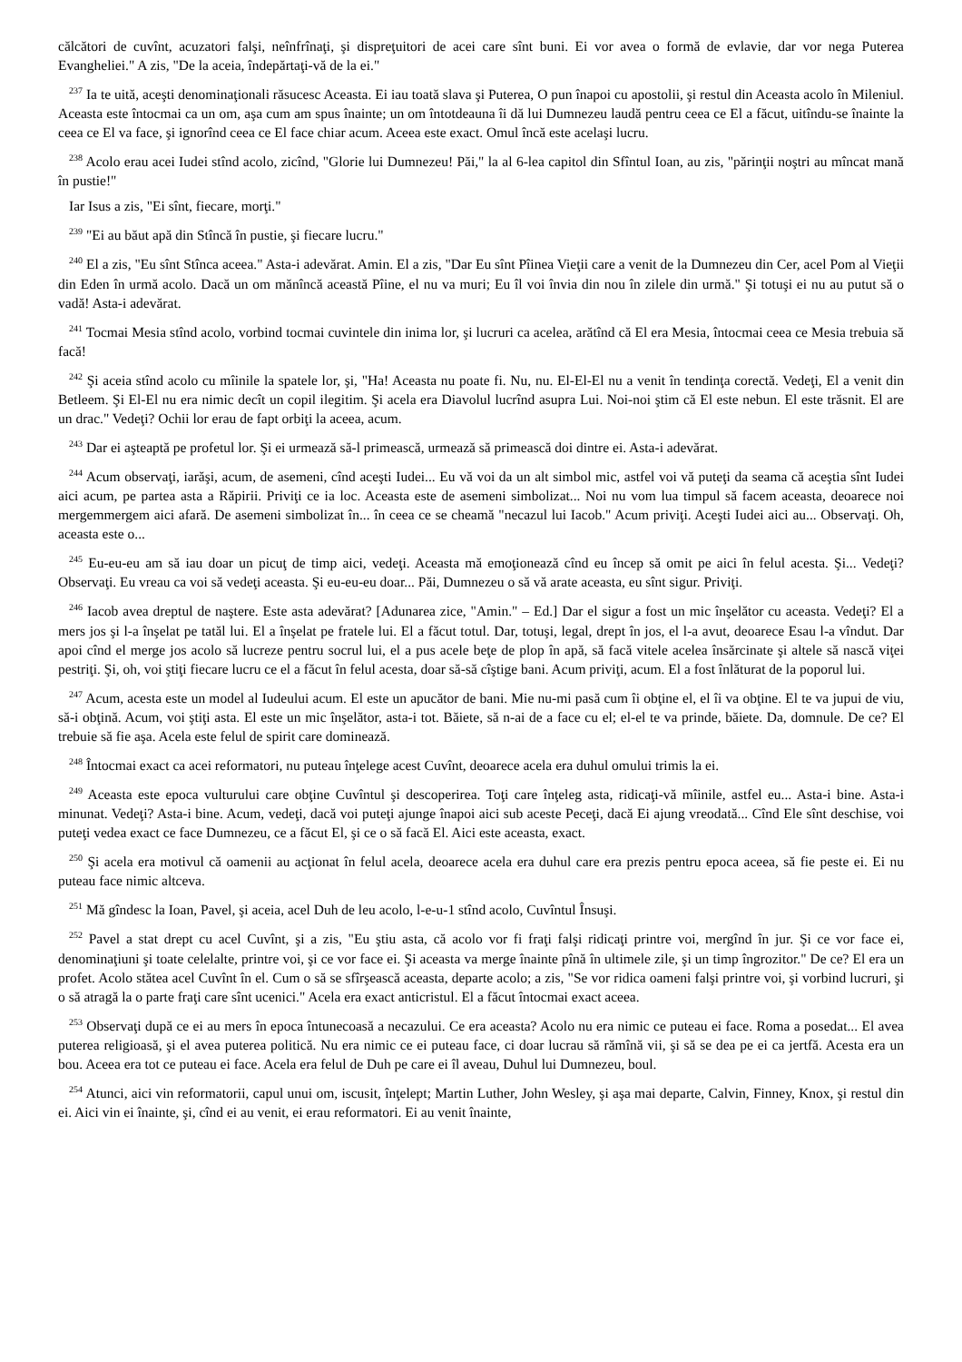călcători de cuvînt, acuzatori falşi, neînfrînaţi, şi dispreţuitori de acei care sînt buni. Ei vor avea o formă de evlavie, dar vor nega Puterea Evangheliei." A zis, "De la aceia, îndepărtaţi-vă de la ei."
<sup>237</sup> Ia te uită, aceşti denominaţionali răsucesc Aceasta. Ei iau toată slava şi Puterea, O pun înapoi cu apostolii, şi restul din Aceasta acolo în Mileniul. Aceasta este întocmai ca un om, aşa cum am spus înainte; un om întotdeauna îi dă lui Dumnezeu laudă pentru ceea ce El a făcut, uitîndu-se înainte la ceea ce El va face, şi ignorînd ceea ce El face chiar acum. Aceea este exact. Omul încă este acelaşi lucru.
<sup>238</sup> Acolo erau acei Iudei stînd acolo, zicînd, "Glorie lui Dumnezeu! Păi," la al 6-lea capitol din Sfîntul Ioan, au zis, "părinţii noştri au mîncat mană în pustie!"
Iar Isus a zis, "Ei sînt, fiecare, morţi."
<sup>239</sup> "Ei au băut apă din Stîncă în pustie, şi fiecare lucru."
<sup>240</sup> El a zis, "Eu sînt Stînca aceea." Asta-i adevărat. Amin. El a zis, "Dar Eu sînt Pîinea Vieţii care a venit de la Dumnezeu din Cer, acel Pom al Vieţii din Eden în urmă acolo. Dacă un om mănîncă această Pîine, el nu va muri; Eu îl voi învia din nou în zilele din urmă." Şi totuşi ei nu au putut să o vadă! Asta-i adevărat.
<sup>241</sup> Tocmai Mesia stînd acolo, vorbind tocmai cuvintele din inima lor, şi lucruri ca acelea, arătînd că El era Mesia, întocmai ceea ce Mesia trebuia să facă!
<sup>242</sup> Şi aceia stînd acolo cu mîinile la spatele lor, şi, "Ha! Aceasta nu poate fi. Nu, nu. El-El-El nu a venit în tendinţa corectă. Vedeţi, El a venit din Betleem. Şi El-El nu era nimic decît un copil ilegitim. Şi acela era Diavolul lucrînd asupra Lui. Noi-noi ştim că El este nebun. El este trăsnit. El are un drac." Vedeţi? Ochii lor erau de fapt orbiţi la aceea, acum.
<sup>243</sup> Dar ei aşteaptă pe profetul lor. Şi ei urmează să-l primească, urmează să primească doi dintre ei. Asta-i adevărat.
<sup>244</sup> Acum observaţi, iarăşi, acum, de asemeni, cînd aceşti Iudei... Eu vă voi da un alt simbol mic, astfel voi vă puteţi da seama că aceştia sînt Iudei aici acum, pe partea asta a Răpirii. Priviţi ce ia loc. Aceasta este de asemeni simbolizat... Noi nu vom lua timpul să facem aceasta, deoarece noi mergemmergem aici afară. De asemeni simbolizat în... în ceea ce se cheamă "necazul lui Iacob." Acum priviţi. Aceşti Iudei aici au... Observaţi. Oh, aceasta este o...
<sup>245</sup> Eu-eu-eu am să iau doar un picuţ de timp aici, vedeţi. Aceasta mă emoţionează cînd eu încep să omit pe aici în felul acesta. Şi... Vedeţi? Observaţi. Eu vreau ca voi să vedeţi aceasta. Şi eu-eu-eu doar... Păi, Dumnezeu o să vă arate aceasta, eu sînt sigur. Priviţi.
<sup>246</sup> Iacob avea dreptul de naştere. Este asta adevărat? [Adunarea zice, "Amin." – Ed.] Dar el sigur a fost un mic înşelător cu aceasta. Vedeţi? El a mers jos şi l-a înşelat pe tatăl lui. El a înşelat pe fratele lui. El a făcut totul. Dar, totuşi, legal, drept în jos, el l-a avut, deoarece Esau l-a vîndut. Dar apoi cînd el merge jos acolo să lucreze pentru socrul lui, el a pus acele beţe de plop în apă, să facă vitele acelea însărcinate şi altele să nască viţei pestriţi. Şi, oh, voi ştiţi fiecare lucru ce el a făcut în felul acesta, doar să-să cîştige bani. Acum priviţi, acum. El a fost înlăturat de la poporul lui.
<sup>247</sup> Acum, acesta este un model al Iudeului acum. El este un apucător de bani. Mie nu-mi pasă cum îi obţine el, el îi va obţine. El te va jupui de viu, să-i obţină. Acum, voi ştiţi asta. El este un mic înşelător, asta-i tot. Băiete, să n-ai de a face cu el; el-el te va prinde, băiete. Da, domnule. De ce? El trebuie să fie aşa. Acela este felul de spirit care dominează.
<sup>248</sup> Întocmai exact ca acei reformatori, nu puteau înţelege acest Cuvînt, deoarece acela era duhul omului trimis la ei.
<sup>249</sup> Aceasta este epoca vulturului care obţine Cuvîntul şi descoperirea. Toţi care înţeleg asta, ridicaţi-vă mîinile, astfel eu... Asta-i bine. Asta-i minunat. Vedeţi? Asta-i bine. Acum, vedeţi, dacă voi puteţi ajunge înapoi aici sub aceste Peceţi, dacă Ei ajung vreodată... Cînd Ele sînt deschise, voi puteţi vedea exact ce face Dumnezeu, ce a făcut El, şi ce o să facă El. Aici este aceasta, exact.
<sup>250</sup> Şi acela era motivul că oamenii au acţionat în felul acela, deoarece acela era duhul care era prezis pentru epoca aceea, să fie peste ei. Ei nu puteau face nimic altceva.
<sup>251</sup> Mă gîndesc la Ioan, Pavel, şi aceia, acel Duh de leu acolo, l-e-u-1 stînd acolo, Cuvîntul Însuşi.
<sup>252</sup> Pavel a stat drept cu acel Cuvînt, şi a zis, "Eu ştiu asta, că acolo vor fi fraţi falşi ridicaţi printre voi, mergînd în jur. Şi ce vor face ei, denominaţiuni şi toate celelalte, printre voi, şi ce vor face ei. Şi aceasta va merge înainte pînă în ultimele zile, şi un timp îngrozitor." De ce? El era un profet. Acolo stătea acel Cuvînt în el. Cum o să se sfîrşească aceasta, departe acolo; a zis, "Se vor ridica oameni falşi printre voi, şi vorbind lucruri, şi o să atragă la o parte fraţi care sînt ucenici." Acela era exact anticristul. El a făcut întocmai exact aceea.
<sup>253</sup> Observaţi după ce ei au mers în epoca întunecoasă a necazului. Ce era aceasta? Acolo nu era nimic ce puteau ei face. Roma a posedat... El avea puterea religioasă, şi el avea puterea politică. Nu era nimic ce ei puteau face, ci doar lucrau să rămînă vii, şi să se dea pe ei ca jertfă. Acesta era un bou. Aceea era tot ce puteau ei face. Acela era felul de Duh pe care ei îl aveau, Duhul lui Dumnezeu, boul.
<sup>254</sup> Atunci, aici vin reformatorii, capul unui om, iscusit, înţelept; Martin Luther, John Wesley, şi aşa mai departe, Calvin, Finney, Knox, şi restul din ei. Aici vin ei înainte, şi, cînd ei au venit, ei erau reformatori. Ei au venit înainte,